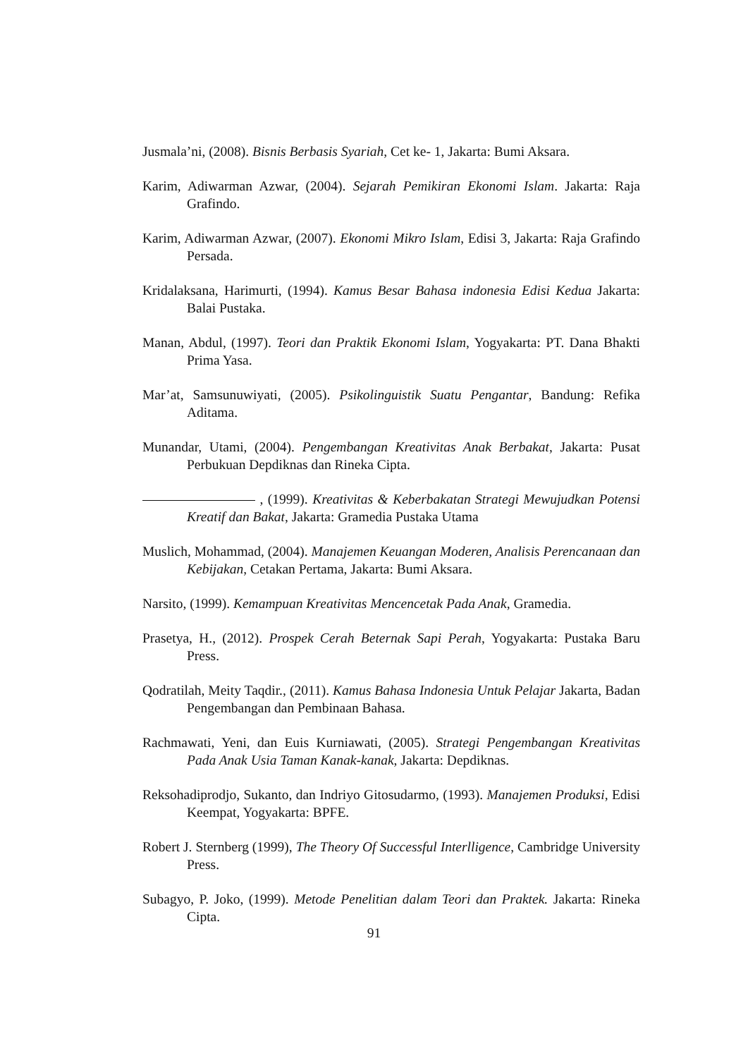Jusmala’ni, (2008). Bisnis Berbasis Syariah, Cet ke- 1, Jakarta: Bumi Aksara.
Karim, Adiwarman Azwar, (2004). Sejarah Pemikiran Ekonomi Islam. Jakarta: Raja Grafindo.
Karim, Adiwarman Azwar, (2007). Ekonomi Mikro Islam, Edisi 3, Jakarta: Raja Grafindo Persada.
Kridalaksana, Harimurti, (1994). Kamus Besar Bahasa indonesia Edisi Kedua Jakarta: Balai Pustaka.
Manan, Abdul, (1997). Teori dan Praktik Ekonomi Islam, Yogyakarta: PT. Dana Bhakti Prima Yasa.
Mar’at, Samsunuwiyati, (2005). Psikolinguistik Suatu Pengantar, Bandung: Refika Aditama.
Munandar, Utami, (2004). Pengembangan Kreativitas Anak Berbakat, Jakarta: Pusat Perbukuan Depdiknas dan Rineka Cipta.
, (1999). Kreativitas & Keberbakatan Strategi Mewujudkan Potensi Kreatif dan Bakat, Jakarta: Gramedia Pustaka Utama
Muslich, Mohammad, (2004). Manajemen Keuangan Moderen, Analisis Perencanaan dan Kebijakan, Cetakan Pertama, Jakarta: Bumi Aksara.
Narsito, (1999). Kemampuan Kreativitas Mencencetak Pada Anak, Gramedia.
Prasetya, H., (2012). Prospek Cerah Beternak Sapi Perah, Yogyakarta: Pustaka Baru Press.
Qodratilah, Meity Taqdir., (2011). Kamus Bahasa Indonesia Untuk Pelajar Jakarta, Badan Pengembangan dan Pembinaan Bahasa.
Rachmawati, Yeni, dan Euis Kurniawati, (2005). Strategi Pengembangan Kreativitas Pada Anak Usia Taman Kanak-kanak, Jakarta: Depdiknas.
Reksohadiprodjo, Sukanto, dan Indriyo Gitosudarmo, (1993). Manajemen Produksi, Edisi Keempat, Yogyakarta: BPFE.
Robert J. Sternberg (1999), The Theory Of Successful Interlligence, Cambridge University Press.
Subagyo, P. Joko, (1999). Metode Penelitian dalam Teori dan Praktek. Jakarta: Rineka Cipta.
91